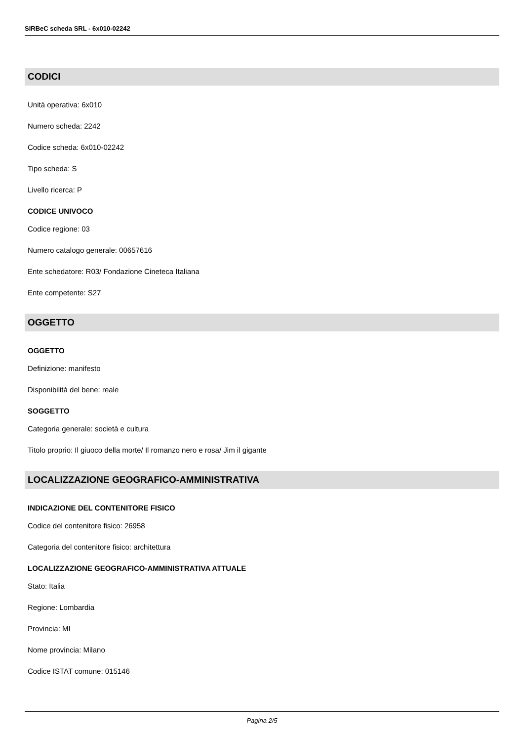SIRBeC scheda SRL - 6x010-02242
CODICI
Unità operativa: 6x010
Numero scheda: 2242
Codice scheda: 6x010-02242
Tipo scheda: S
Livello ricerca: P
CODICE UNIVOCO
Codice regione: 03
Numero catalogo generale: 00657616
Ente schedatore: R03/ Fondazione Cineteca Italiana
Ente competente: S27
OGGETTO
OGGETTO
Definizione: manifesto
Disponibilità del bene: reale
SOGGETTO
Categoria generale: società e cultura
Titolo proprio: Il giuoco della morte/ Il romanzo nero e rosa/ Jim il gigante
LOCALIZZAZIONE GEOGRAFICO-AMMINISTRATIVA
INDICAZIONE DEL CONTENITORE FISICO
Codice del contenitore fisico: 26958
Categoria del contenitore fisico: architettura
LOCALIZZAZIONE GEOGRAFICO-AMMINISTRATIVA ATTUALE
Stato: Italia
Regione: Lombardia
Provincia: MI
Nome provincia: Milano
Codice ISTAT comune: 015146
Pagina 2/5